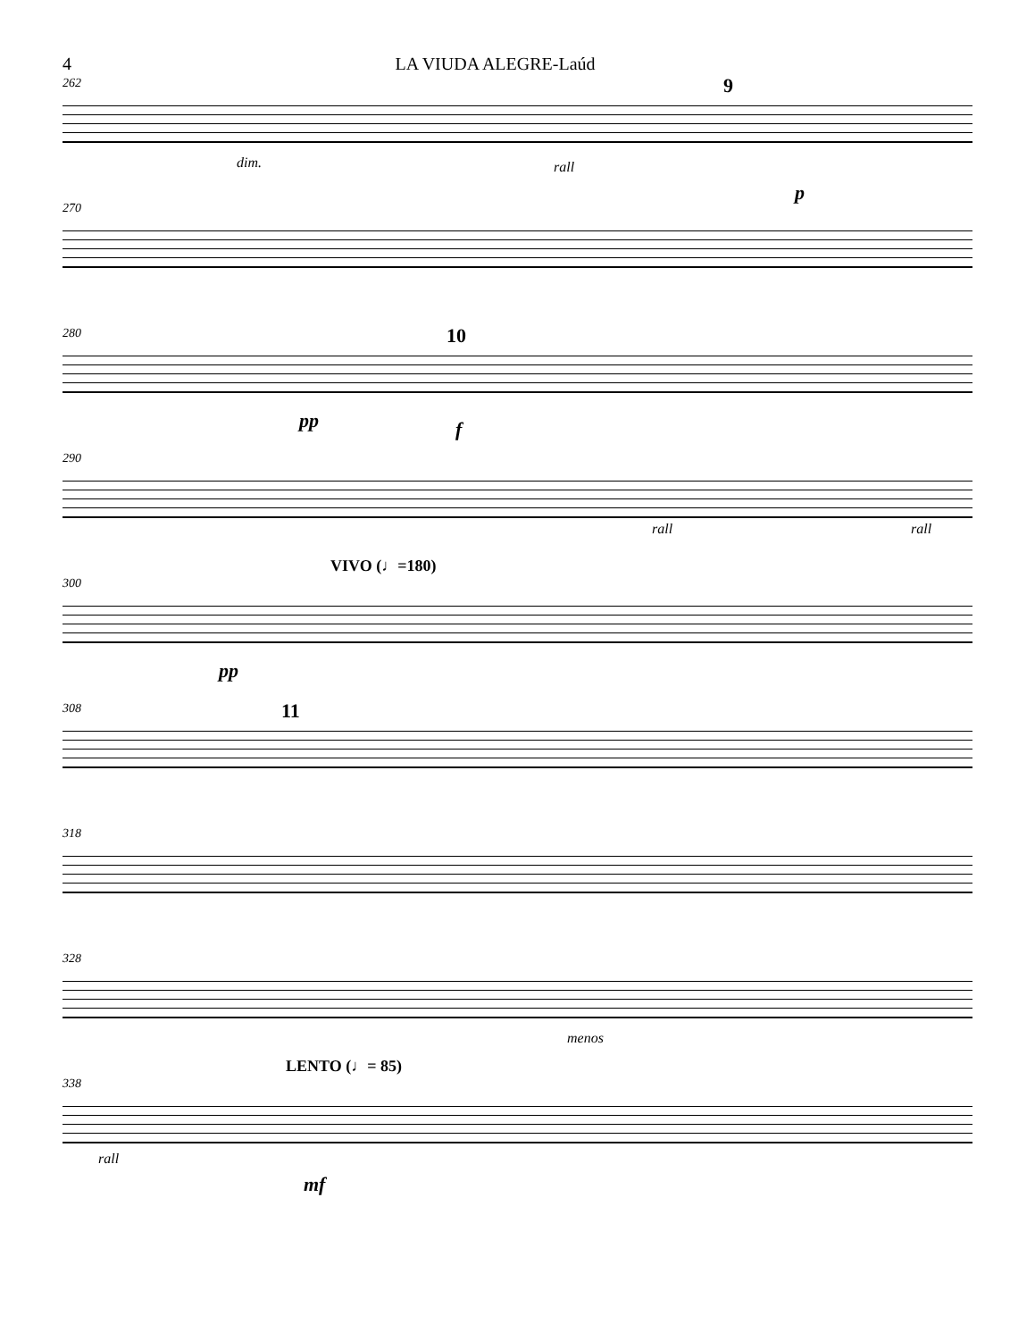4 LA VIUDA ALEGRE-Laúd
262
dim. rall
9
p
270
280
10
pp f
290
rall rall
VIVO (♩=180)
300
pp
308
11
318
328
menos
LENTO (♩= 85)
338
rall
mf